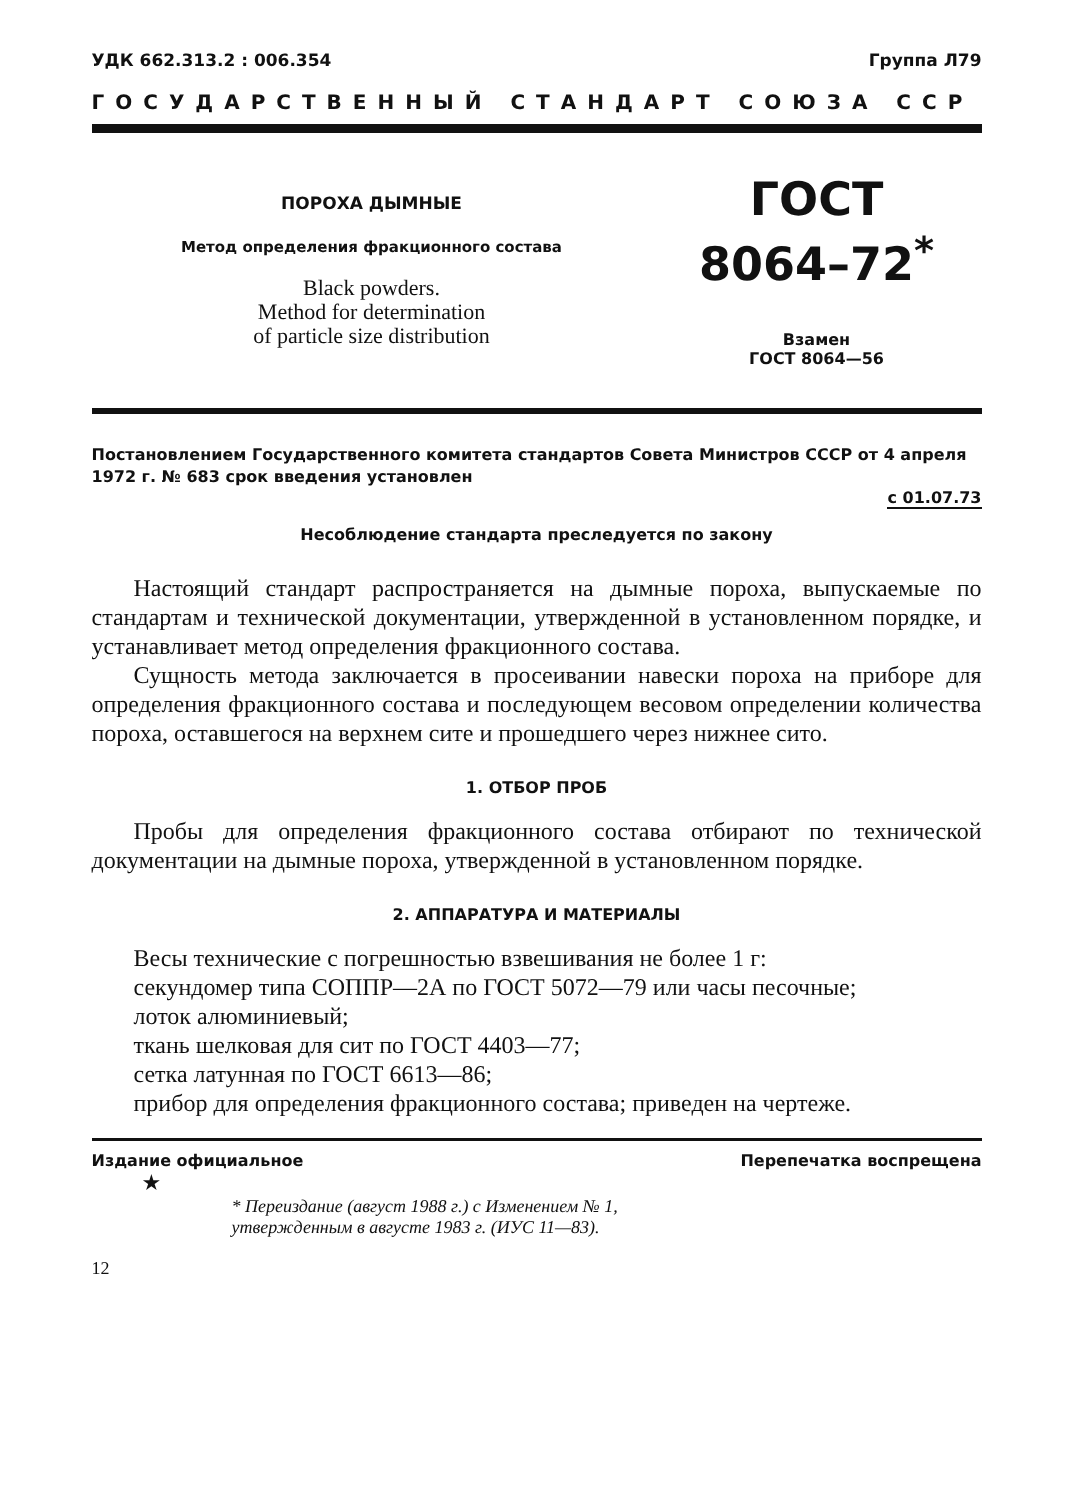УДК 662.313.2 : 006.354 Группа Л79
ГОСУДАРСТВЕННЫЙ СТАНДАРТ СОЮЗА ССР
ПОРОХА ДЫМНЫЕ
Метод определения фракционного состава
Black powders.
Method for determination
of particle size distribution
ГОСТ
8064–72<sup>*</sup>
Взамен
ГОСТ 8064—56
Постановлением Государственного комитета стандартов Совета Министров СССР от 4 апреля 1972 г. № 683 срок введения установлен
с 01.07.73
Несоблюдение стандарта преследуется по закону
Настоящий стандарт распространяется на дымные пороха, выпускаемые по стандартам и технической документации, утвержденной в установленном порядке, и устанавливает метод определения фракционного состава.
Сущность метода заключается в просеивании навески пороха на приборе для определения фракционного состава и последующем весовом определении количества пороха, оставшегося на верхнем сите и прошедшего через нижнее сито.
1. ОТБОР ПРОБ
Пробы для определения фракционного состава отбирают по технической документации на дымные пороха, утвержденной в установленном порядке.
2. АППАРАТУРА И МАТЕРИАЛЫ
Весы технические с погрешностью взвешивания не более 1 г:
секундомер типа СОППР—2А по ГОСТ 5072—79 или часы песочные;
лоток алюминиевый;
ткань шелковая для сит по ГОСТ 4403—77;
сетка латунная по ГОСТ 6613—86;
прибор для определения фракционного состава; приведен на чертеже.
Издание официальное Перепечатка воспрещена
★
* Переиздание (август 1988 г.) с Изменением № 1,
утвержденным в августе 1983 г. (ИУС 11—83).
12